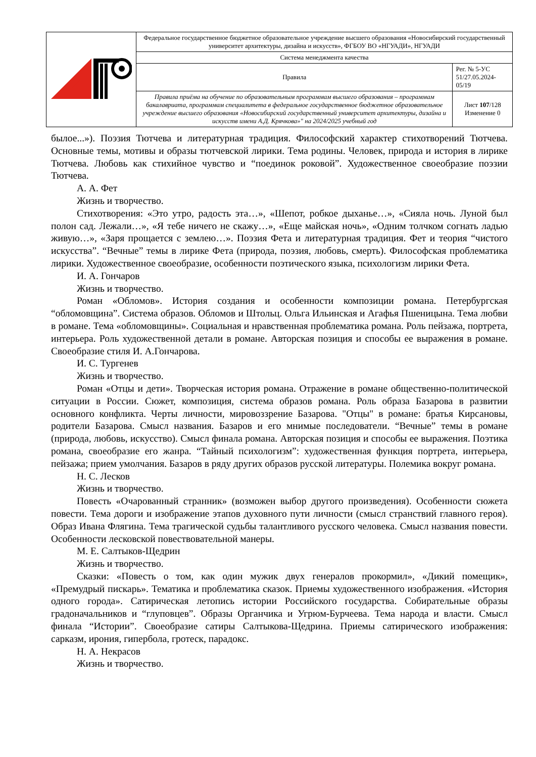| | Федеральное государственное бюджетное образовательное учреждение высшего образования «Новосибирский государственный университет архитектуры, дизайна и искусств», ФГБОУ ВО «НГУАДИ», НГУАДИ | |
| | Система менеджмента качества | |
| | Правила | Рег. № 5-УС 51/27.05.2024-05/19 |
| | Правила приёма на обучение по образовательным программам высшего образования – программам бакалавриата, программам специалитета в федеральное государственное бюджетное образовательное учреждение высшего образования «Новосибирский государственный университет архитектуры, дизайна и искусств имени А.Д. Крячкова»" на 2024/2025 учебный год | Лист 107 /128 Изменение 0 |
былое...»). Поэзия Тютчева и литературная традиция. Философский характер стихотворений Тютчева. Основные темы, мотивы и образы тютчевской лирики. Тема родины. Человек, природа и история в лирике Тютчева. Любовь как стихийное чувство и “поединок роковой”. Художественное своеобразие поэзии Тютчева.
А. А. Фет
Жизнь и творчество.
Стихотворения: «Это утро, радость эта…», «Шепот, робкое дыханье…», «Сияла ночь. Луной был полон сад. Лежали…», «Я тебе ничего не скажу…», «Еще майская ночь», «Одним толчком согнать ладью живую…», «Заря прощается с землею…». Поэзия Фета и литературная традиция. Фет и теория “чистого искусства”. “Вечные” темы в лирике Фета (природа, поэзия, любовь, смерть). Философская проблематика лирики. Художественное своеобразие, особенности поэтического языка, психологизм лирики Фета.
И. А. Гончаров
Жизнь и творчество.
Роман «Обломов». История создания и особенности композиции романа. Петербургская “обломовщина”. Система образов. Обломов и Штольц. Ольга Ильинская и Агафья Пшеницына. Тема любви в романе. Тема «обломовщины». Социальная и нравственная проблематика романа. Роль пейзажа, портрета, интерьера. Роль художественной детали в романе. Авторская позиция и способы ее выражения в романе. Своеобразие стиля И. А.Гончарова.
И. С. Тургенев
Жизнь и творчество.
Роман «Отцы и дети». Творческая история романа. Отражение в романе общественно-политической ситуации в России. Сюжет, композиция, система образов романа. Роль образа Базарова в развитии основного конфликта. Черты личности, мировоззрение Базарова. "Отцы" в романе: братья Кирсановы, родители Базарова. Смысл названия. Базаров и его мнимые последователи. “Вечные” темы в романе (природа, любовь, искусство). Смысл финала романа. Авторская позиция и способы ее выражения. Поэтика романа, своеобразие его жанра. “Тайный психологизм”: художественная функция портрета, интерьера, пейзажа; прием умолчания. Базаров в ряду других образов русской литературы. Полемика вокруг романа.
Н. С. Лесков
Жизнь и творчество.
Повесть «Очарованный странник» (возможен выбор другого произведения). Особенности сюжета повести. Тема дороги и изображение этапов духовного пути личности (смысл странствий главного героя). Образ Ивана Флягина. Тема трагической судьбы талантливого русского человека. Смысл названия повести. Особенности лесковской повествовательной манеры.
М. Е. Салтыков-Щедрин
Жизнь и творчество.
Сказки: «Повесть о том, как один мужик двух генералов прокормил», «Дикий помещик», «Премудрый пискарь». Тематика и проблематика сказок. Приемы художественного изображения. «История одного города». Сатирическая летопись истории Российского государства. Собирательные образы градоначальников и “глуповцев”. Образы Органчика и Угрюм-Бурчеева. Тема народа и власти. Смысл финала “Истории”. Своеобразие сатиры Салтыкова-Щедрина. Приемы сатирического изображения: сарказм, ирония, гипербола, гротеск, парадокс.
Н. А. Некрасов
Жизнь и творчество.